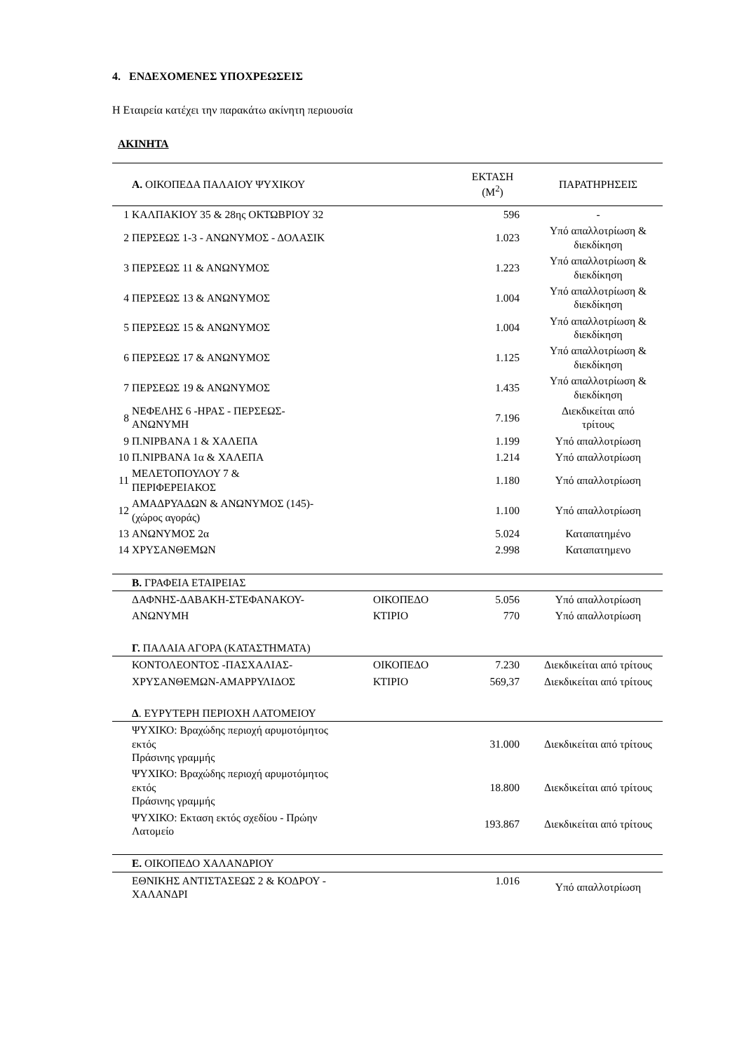4. ΕΝΔΕΧΟΜΕΝΕΣ ΥΠΟΧΡΕΩΣΕΙΣ
Η Εταιρεία κατέχει την παρακάτω ακίνητη περιουσία
ΑΚΙΝΗΤΑ
| | Α. ΟΙΚΟΠΕΔΑ ΠΑΛΑΙΟΥ ΨΥΧΙΚΟΥ | | ΕΚΤΑΣΗ (Μ<sup>2</sup>) | ΠΑΡΑΤΗΡΗΣΕΙΣ |
| --- | --- | --- | --- | --- |
| 1 | ΚΑΛΠΑΚΙΟΥ 35 & 28ης ΟΚΤΩΒΡΙΟΥ 32 | | 596 | - |
| 2 | ΠΕΡΣΕΩΣ 1-3 - ΑΝΩΝΥΜΟΣ - ΔΟΛΑΣΙΚ | | 1.023 | Υπό απαλλοτρίωση & διεκδίκηση |
| 3 | ΠΕΡΣΕΩΣ 11 & ΑΝΩΝΥΜΟΣ | | 1.223 | Υπό απαλλοτρίωση & διεκδίκηση |
| 4 | ΠΕΡΣΕΩΣ 13 & ΑΝΩΝΥΜΟΣ | | 1.004 | Υπό απαλλοτρίωση & διεκδίκηση |
| 5 | ΠΕΡΣΕΩΣ 15 & ΑΝΩΝΥΜΟΣ | | 1.004 | Υπό απαλλοτρίωση & διεκδίκηση |
| 6 | ΠΕΡΣΕΩΣ 17 & ΑΝΩΝΥΜΟΣ | | 1.125 | Υπό απαλλοτρίωση & διεκδίκηση |
| 7 | ΠΕΡΣΕΩΣ 19 & ΑΝΩΝΥΜΟΣ | | 1.435 | Υπό απαλλοτρίωση & διεκδίκηση |
| 8 | ΝΕΦΕΛΗΣ 6 -ΗΡΑΣ - ΠΕΡΣΕΩΣ- ΑΝΩΝΥΜΗ | | 7.196 | Διεκδικείται από τρίτους |
| 9 | Π.ΝΙΡΒΑΝΑ 1 & ΧΑΛΕΠΑ | | 1.199 | Υπό απαλλοτρίωση |
| 10 | Π.ΝΙΡΒΑΝΑ 1α & ΧΑΛΕΠΑ | | 1.214 | Υπό απαλλοτρίωση |
| 11 | ΜΕΛΕΤΟΠΟΥΛΟΥ 7 & ΠΕΡΙΦΕΡΕΙΑΚΟΣ | | 1.180 | Υπό απαλλοτρίωση |
| 12 | ΑΜΑΔΡΥΑΔΩΝ & ΑΝΩΝΥΜΟΣ (145)- (χώρος αγοράς) | | 1.100 | Υπό απαλλοτρίωση |
| 13 | ΑΝΩΝΥΜΟΣ 2α | | 5.024 | Καταπατημένο |
| 14 | ΧΡΥΣΑΝΘΕΜΩΝ | | 2.998 | Καταπατημενο |
| | Β. ΓΡΑΦΕΙΑ ΕΤΑΙΡΕΙΑΣ | | | |
| | ΔΑΦΝΗΣ-ΔΑΒΑΚΗ-ΣΤΕΦΑΝΑΚΟΥ- | ΟΙΚΟΠΕΔΟ | 5.056 | Υπό απαλλοτρίωση |
| | ΑΝΩΝΥΜΗ | ΚΤΙΡΙΟ | 770 | Υπό απαλλοτρίωση |
| | Γ. ΠΑΛΑΙΑ ΑΓΟΡΑ (ΚΑΤΑΣΤΗΜΑΤΑ) | | | |
| | ΚΟΝΤΟΛΕΟΝΤΟΣ -ΠΑΣΧΑΛΙΑΣ- | ΟΙΚΟΠΕΔΟ | 7.230 | Διεκδικείται από τρίτους |
| | ΧΡΥΣΑΝΘΕΜΩΝ-ΑΜΑΡΡΥΛΙΔΟΣ | ΚΤΙΡΙΟ | 569,37 | Διεκδικείται από τρίτους |
| | Δ . ΕΥΡΥΤΕΡΗ ΠΕΡΙΟΧΗ ΛΑΤΟΜΕΙΟΥ | | | |
| | ΨΥΧΙΚΟ: Βραχώδης περιοχή αρυμοτόμητος εκτός Πράσινης γραμμής | | 31.000 | Διεκδικείται από τρίτους |
| | ΨΥΧΙΚΟ: Βραχώδης περιοχή αρυμοτόμητος εκτός Πράσινης γραμμής | | 18.800 | Διεκδικείται από τρίτους |
| | ΨΥΧΙΚΟ: Εκταση εκτός σχεδίου - Πρώην Λατομείο | | 193.867 | Διεκδικείται από τρίτους |
| | Ε. ΟΙΚΟΠΕΔΟ ΧΑΛΑΝΔΡΙΟΥ | | | |
| | ΕΘΝΙΚΗΣ ΑΝΤΙΣΤΑΣΕΩΣ 2 & ΚΟΔΡΟΥ - ΧΑΛΑΝΔΡΙ | | 1.016 | Υπό απαλλοτρίωση |